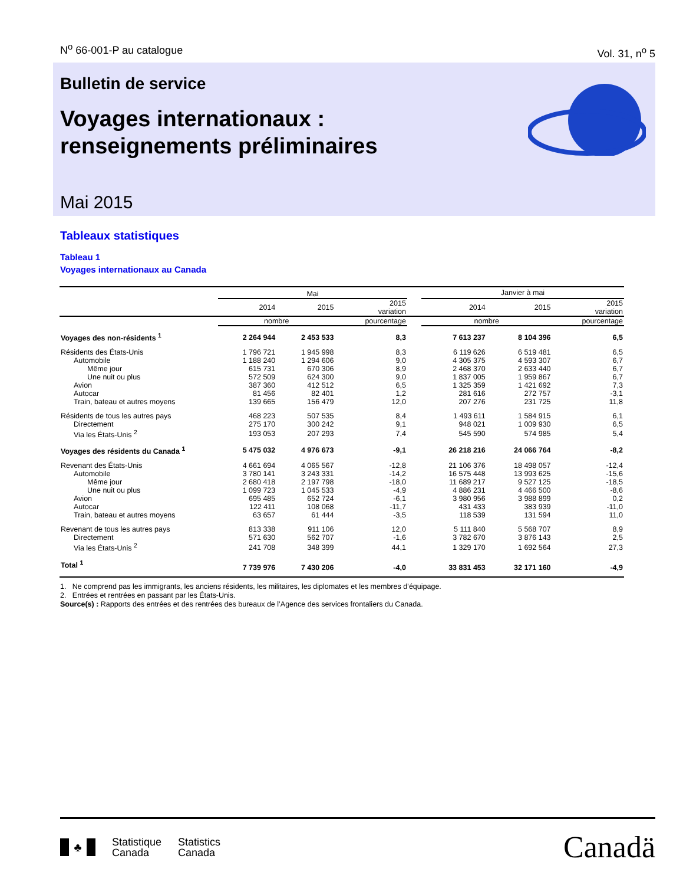N<sup>o</sup> 66-001-P au catalogue Vol. 31, n<sup>o</sup> 5
Bulletin de service
Voyages internationaux :
renseignements préliminaires
Mai 2015
Tableaux statistiques
Tableau 1
Voyages internationaux au Canada
| | Mai | | | | Janvier à mai | | |
| | 2014 | 2015 | 2015 variation | | 2014 | 2015 | 2015 variation |
| | nombre | | pourcentage | | nombre | | pourcentage |
| Voyages des non-résidents <sup>1</sup> | 2 264 944 | 2 453 533 | 8,3 | | 7 613 237 | 8 104 396 | 6,5 |
| Résidents des États-Unis | 1 796 721 | 1 945 998 | 8,3 | | 6 119 626 | 6 519 481 | 6,5 |
| Automobile | 1 188 240 | 1 294 606 | 9,0 | | 4 305 375 | 4 593 307 | 6,7 |
| Même jour | 615 731 | 670 306 | 8,9 | | 2 468 370 | 2 633 440 | 6,7 |
| Une nuit ou plus | 572 509 | 624 300 | 9,0 | | 1 837 005 | 1 959 867 | 6,7 |
| Avion | 387 360 | 412 512 | 6,5 | | 1 325 359 | 1 421 692 | 7,3 |
| Autocar | 81 456 | 82 401 | 1,2 | | 281 616 | 272 757 | -3,1 |
| Train, bateau et autres moyens | 139 665 | 156 479 | 12,0 | | 207 276 | 231 725 | 11,8 |
| Résidents de tous les autres pays | 468 223 | 507 535 | 8,4 | | 1 493 611 | 1 584 915 | 6,1 |
| Directement | 275 170 | 300 242 | 9,1 | | 948 021 | 1 009 930 | 6,5 |
| Via les États-Unis <sup>2</sup> | 193 053 | 207 293 | 7,4 | | 545 590 | 574 985 | 5,4 |
| Voyages des résidents du Canada <sup>1</sup> | 5 475 032 | 4 976 673 | -9,1 | | 26 218 216 | 24 066 764 | -8,2 |
| Revenant des États-Unis | 4 661 694 | 4 065 567 | -12,8 | | 21 106 376 | 18 498 057 | -12,4 |
| Automobile | 3 780 141 | 3 243 331 | -14,2 | | 16 575 448 | 13 993 625 | -15,6 |
| Même jour | 2 680 418 | 2 197 798 | -18,0 | | 11 689 217 | 9 527 125 | -18,5 |
| Une nuit ou plus | 1 099 723 | 1 045 533 | -4,9 | | 4 886 231 | 4 466 500 | -8,6 |
| Avion | 695 485 | 652 724 | -6,1 | | 3 980 956 | 3 988 899 | 0,2 |
| Autocar | 122 411 | 108 068 | -11,7 | | 431 433 | 383 939 | -11,0 |
| Train, bateau et autres moyens | 63 657 | 61 444 | -3,5 | | 118 539 | 131 594 | 11,0 |
| Revenant de tous les autres pays | 813 338 | 911 106 | 12,0 | | 5 111 840 | 5 568 707 | 8,9 |
| Directement | 571 630 | 562 707 | -1,6 | | 3 782 670 | 3 876 143 | 2,5 |
| Via les États-Unis <sup>2</sup> | 241 708 | 348 399 | 44,1 | | 1 329 170 | 1 692 564 | 27,3 |
| Total <sup>1</sup> | 7 739 976 | 7 430 206 | -4,0 | | 33 831 453 | 32 171 160 | -4,9 |
1. Ne comprend pas les immigrants, les anciens résidents, les militaires, les diplomates et les membres d’équipage.
2. Entrées et rentrées en passant par les États-Unis.
Source(s) : Rapports des entrées et des rentrées des bureaux de l’Agence des services frontaliers du Canada.
♣
Statistique
Canada
Statistics
Canada
Canadä